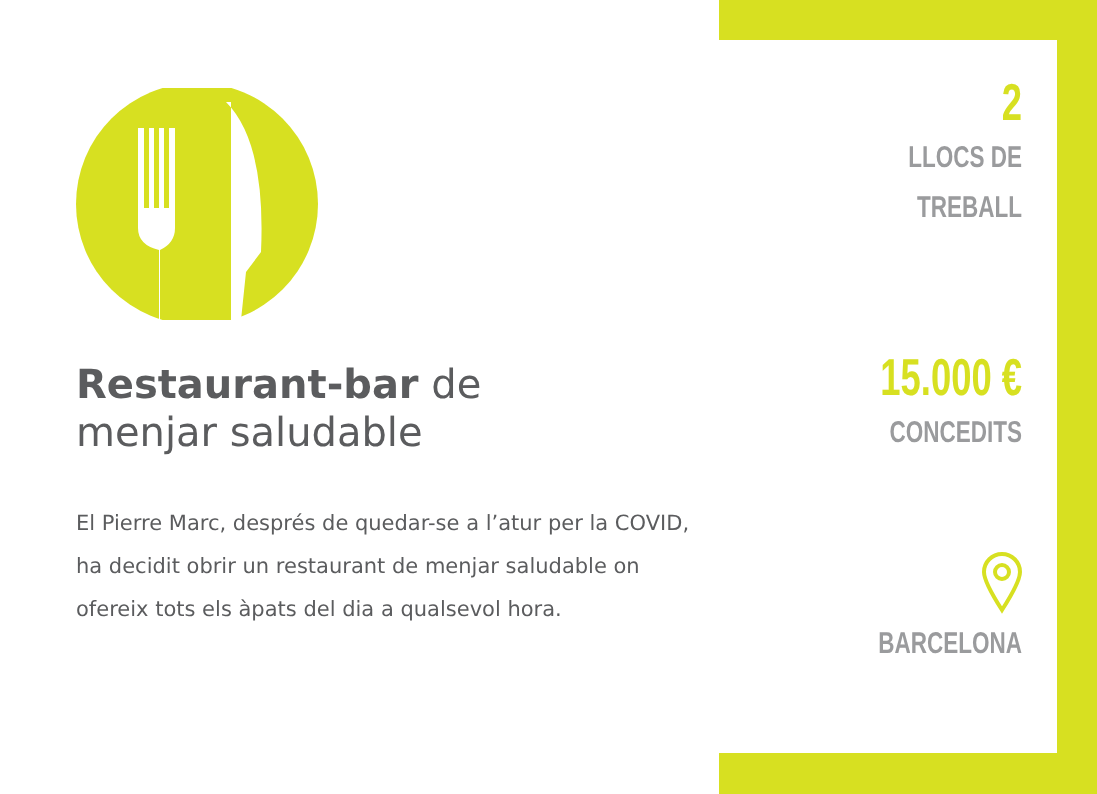Restaurant-bar de
menjar saludable
El Pierre Marc, després de quedar-se a l’atur per la COVID, ha decidit obrir un restaurant de menjar saludable on ofereix tots els àpats del dia a qualsevol hora.
2
LLOCS DE
TREBALL
15.000 €
CONCEDITS
BARCELONA